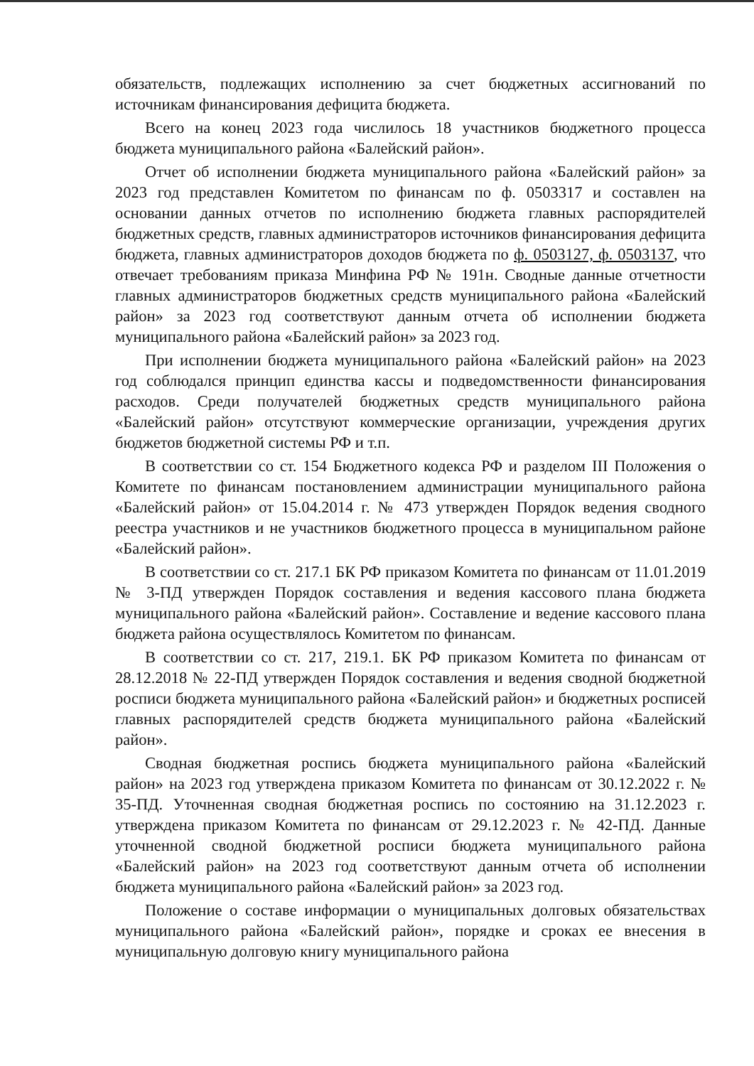обязательств, подлежащих исполнению за счет бюджетных ассигнований по источникам финансирования дефицита бюджета.
Всего на конец 2023 года числилось 18 участников бюджетного процесса бюджета муниципального района «Балейский район».
Отчет об исполнении бюджета муниципального района «Балейский район» за 2023 год представлен Комитетом по финансам по ф. 0503317 и составлен на основании данных отчетов по исполнению бюджета главных распорядителей бюджетных средств, главных администраторов источников финансирования дефицита бюджета, главных администраторов доходов бюджета по ф. 0503127, ф. 0503137, что отвечает требованиям приказа Минфина РФ № 191н. Сводные данные отчетности главных администраторов бюджетных средств муниципального района «Балейский район» за 2023 год соответствуют данным отчета об исполнении бюджета муниципального района «Балейский район» за 2023 год.
При исполнении бюджета муниципального района «Балейский район» на 2023 год соблюдался принцип единства кассы и подведомственности финансирования расходов. Среди получателей бюджетных средств муниципального района «Балейский район» отсутствуют коммерческие организации, учреждения других бюджетов бюджетной системы РФ и т.п.
В соответствии со ст. 154 Бюджетного кодекса РФ и разделом III Положения о Комитете по финансам постановлением администрации муниципального района «Балейский район» от 15.04.2014 г. № 473 утвержден Порядок ведения сводного реестра участников и не участников бюджетного процесса в муниципальном районе «Балейский район».
В соответствии со ст. 217.1 БК РФ приказом Комитета по финансам от 11.01.2019 № 3-ПД утвержден Порядок составления и ведения кассового плана бюджета муниципального района «Балейский район». Составление и ведение кассового плана бюджета района осуществлялось Комитетом по финансам.
В соответствии со ст. 217, 219.1. БК РФ приказом Комитета по финансам от 28.12.2018 № 22-ПД утвержден Порядок составления и ведения сводной бюджетной росписи бюджета муниципального района «Балейский район» и бюджетных росписей главных распорядителей средств бюджета муниципального района «Балейский район».
Сводная бюджетная роспись бюджета муниципального района «Балейский район» на 2023 год утверждена приказом Комитета по финансам от 30.12.2022 г. № 35-ПД. Уточненная сводная бюджетная роспись по состоянию на 31.12.2023 г. утверждена приказом Комитета по финансам от 29.12.2023 г. № 42-ПД. Данные уточненной сводной бюджетной росписи бюджета муниципального района «Балейский район» на 2023 год соответствуют данным отчета об исполнении бюджета муниципального района «Балейский район» за 2023 год.
Положение о составе информации о муниципальных долговых обязательствах муниципального района «Балейский район», порядке и сроках ее внесения в муниципальную долговую книгу муниципального района